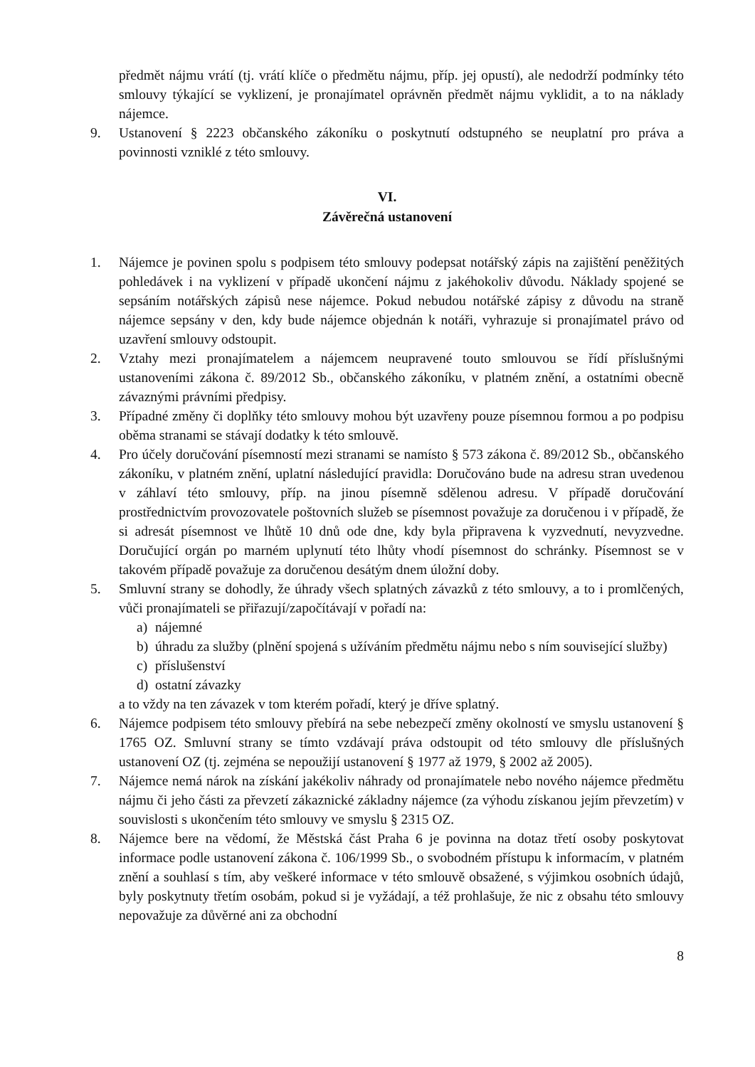předmět nájmu vrátí (tj. vrátí klíče o předmětu nájmu, příp. jej opustí), ale nedodrží podmínky této smlouvy týkající se vyklizení, je pronajímatel oprávněn předmět nájmu vyklidit, a to na náklady nájemce.
9. Ustanovení § 2223 občanského zákoníku o poskytnutí odstupného se neuplatní pro práva a povinnosti vzniklé z této smlouvy.
VI.
Závěrečná ustanovení
1. Nájemce je povinen spolu s podpisem této smlouvy podepsat notářský zápis na zajištění peněžitých pohledávek i na vyklizení v případě ukončení nájmu z jakéhokoliv důvodu. Náklady spojené se sepsáním notářských zápisů nese nájemce. Pokud nebudou notářské zápisy z důvodu na straně nájemce sepsány v den, kdy bude nájemce objednán k notáři, vyhrazuje si pronajímatel právo od uzavření smlouvy odstoupit.
2. Vztahy mezi pronajímatelem a nájemcem neupravené touto smlouvou se řídí příslušnými ustanoveními zákona č. 89/2012 Sb., občanského zákoníku, v platném znění, a ostatními obecně závaznými právními předpisy.
3. Případné změny či doplňky této smlouvy mohou být uzavřeny pouze písemnou formou a po podpisu oběma stranami se stávají dodatky k této smlouvě.
4. Pro účely doručování písemností mezi stranami se namísto § 573 zákona č. 89/2012 Sb., občanského zákoníku, v platném znění, uplatní následující pravidla: Doručováno bude na adresu stran uvedenou v záhlaví této smlouvy, příp. na jinou písemně sdělenou adresu. V případě doručování prostřednictvím provozovatele poštovních služeb se písemnost považuje za doručenou i v případě, že si adresát písemnost ve lhůtě 10 dnů ode dne, kdy byla připravena k vyzvednutí, nevyzvedne. Doručující orgán po marném uplynutí této lhůty vhodí písemnost do schránky. Písemnost se v takovém případě považuje za doručenou desátým dnem úložní doby.
5. Smluvní strany se dohodly, že úhrady všech splatných závazků z této smlouvy, a to i promlčených, vůči pronajímateli se přiřazují/započítávají v pořadí na:
a) nájemné
b) úhradu za služby (plnění spojená s užíváním předmětu nájmu nebo s ním související služby)
c) příslušenství
d) ostatní závazky
a to vždy na ten závazek v tom kterém pořadí, který je dříve splatný.
6. Nájemce podpisem této smlouvy přebírá na sebe nebezpečí změny okolností ve smyslu ustanovení § 1765 OZ. Smluvní strany se tímto vzdávají práva odstoupit od této smlouvy dle příslušných ustanovení OZ (tj. zejména se nepoužijí ustanovení § 1977 až 1979, § 2002 až 2005).
7. Nájemce nemá nárok na získání jakékoliv náhrady od pronajímatele nebo nového nájemce předmětu nájmu či jeho části za převzetí zákaznické základny nájemce (za výhodu získanou jejím převzetím) v souvislosti s ukončením této smlouvy ve smyslu § 2315 OZ.
8. Nájemce bere na vědomí, že Městská část Praha 6 je povinna na dotaz třetí osoby poskytovat informace podle ustanovení zákona č. 106/1999 Sb., o svobodném přístupu k informacím, v platném znění a souhlasí s tím, aby veškeré informace v této smlouvě obsažené, s výjimkou osobních údajů, byly poskytnuty třetím osobám, pokud si je vyžádají, a též prohlašuje, že nic z obsahu této smlouvy nepovažuje za důvěrné ani za obchodní
8